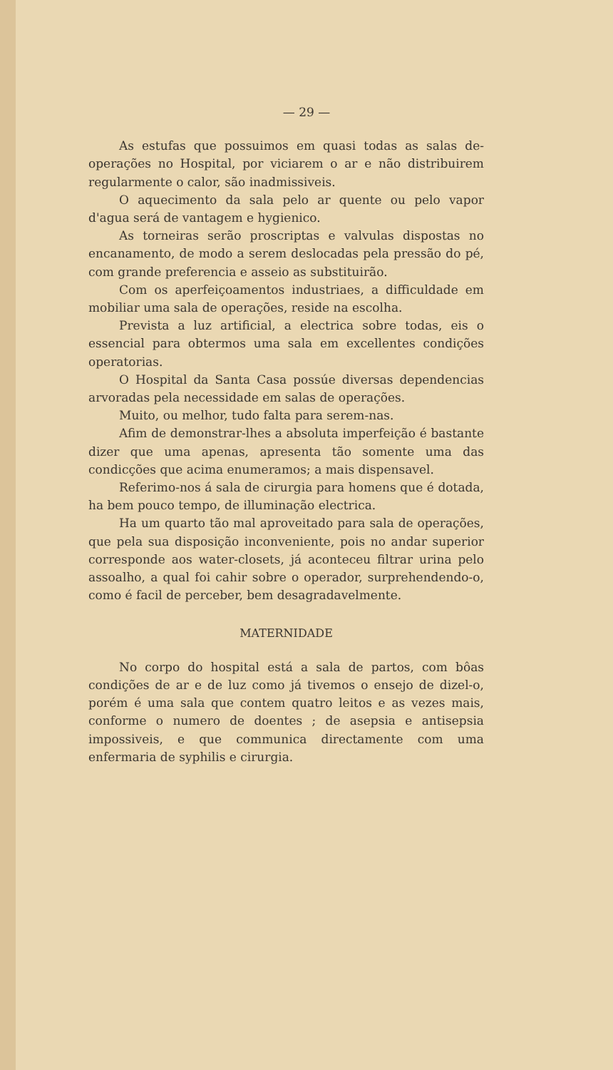— 29 —
As estufas que possuimos em quasi todas as salas de-operações no Hospital, por viciarem o ar e não distribuirem regularmente o calor, são inadmissiveis.
O aquecimento da sala pelo ar quente ou pelo vapor d'agua será de vantagem e hygienico.
As torneiras serão proscriptas e valvulas dispostas no encanamento, de modo a serem deslocadas pela pressão do pé, com grande preferencia e asseio as substituirão.
Com os aperfeiçoamentos industriaes, a difficuldade em mobiliar uma sala de operações, reside na escolha.
Prevista a luz artificial, a electrica sobre todas, eis o essencial para obtermos uma sala em excellentes condições operatorias.
O Hospital da Santa Casa possúe diversas dependencias arvoradas pela necessidade em salas de operações.
Muito, ou melhor, tudo falta para serem-nas.
Afim de demonstrar-lhes a absoluta imperfeição é bastante dizer que uma apenas, apresenta tão somente uma das condicções que acima enumeramos; a mais dispensavel.
Referimo-nos á sala de cirurgia para homens que é dotada, ha bem pouco tempo, de illuminação electrica.
Ha um quarto tão mal aproveitado para sala de operações, que pela sua disposição inconveniente, pois no andar superior corresponde aos water-closets, já aconteceu filtrar urina pelo assoalho, a qual foi cahir sobre o operador, surprehendendo-o, como é facil de perceber, bem desagradavelmente.
MATERNIDADE
No corpo do hospital está a sala de partos, com bôas condições de ar e de luz como já tivemos o ensejo de dizel-o, porém é uma sala que contem quatro leitos e as vezes mais, conforme o numero de doentes ; de asepsia e antisepsia impossiveis, e que communica directamente com uma enfermaria de syphilis e cirurgia.